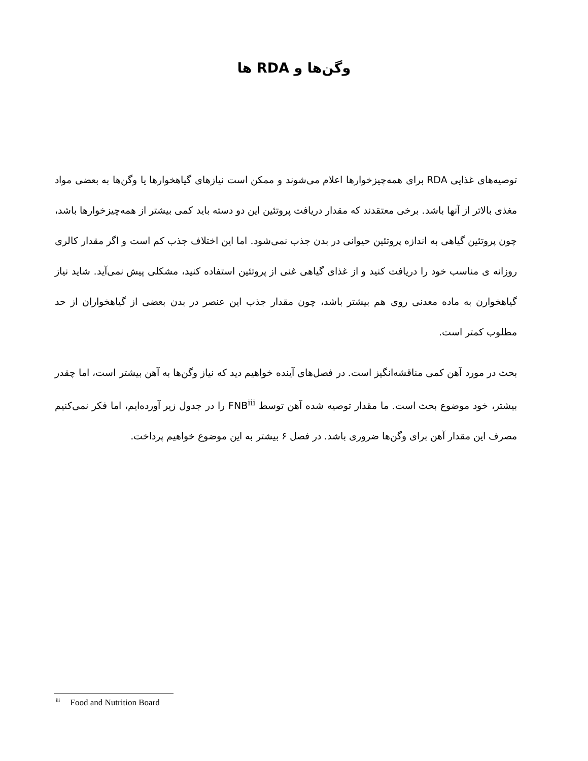وگن‌ها و RDA ها
توصیه‌های غذایی RDA برای همه‌چیزخوارها اعلام می‌شوند و ممکن است نیازهای گیاهخوارها یا وگن‌ها به بعضی مواد مغذی بالاتر از آنها باشد. برخی معتقدند که مقدار دریافت پروتئین این دو دسته باید کمی بیشتر از همه‌چیزخوارها باشد، چون پروتئین گیاهی به اندازه پروتئین حیوانی در بدن جذب نمی‌شود. اما این اختلاف جذب کم است و اگر مقدار کالری روزانه ی مناسب خود را دریافت کنید و از غذای گیاهی غنی از پروتئین استفاده کنید، مشکلی پیش نمی‌آید. شاید نیاز گیاهخوارن به ماده معدنی روی هم بیشتر باشد، چون مقدار جذب این عنصر در بدن بعضی از گیاهخواران از حد مطلوب کمتر است.
بحث در مورد آهن کمی مناقشه‌انگیز است. در فصل‌های آینده خواهیم دید که نیاز وگن‌ها به آهن بیشتر است، اما چقدر بیشتر، خود موضوع بحث است. ما مقدار توصیه شده آهن توسط FNB<sup>iii</sup> را در جدول زیر آورده‌ایم، اما فکر نمی‌کنیم مصرف این مقدار آهن برای وگن‌ها ضروری باشد. در فصل ۶ بیشتر به این موضوع خواهیم پرداخت.
<sup>iii</sup> Food and Nutrition Board